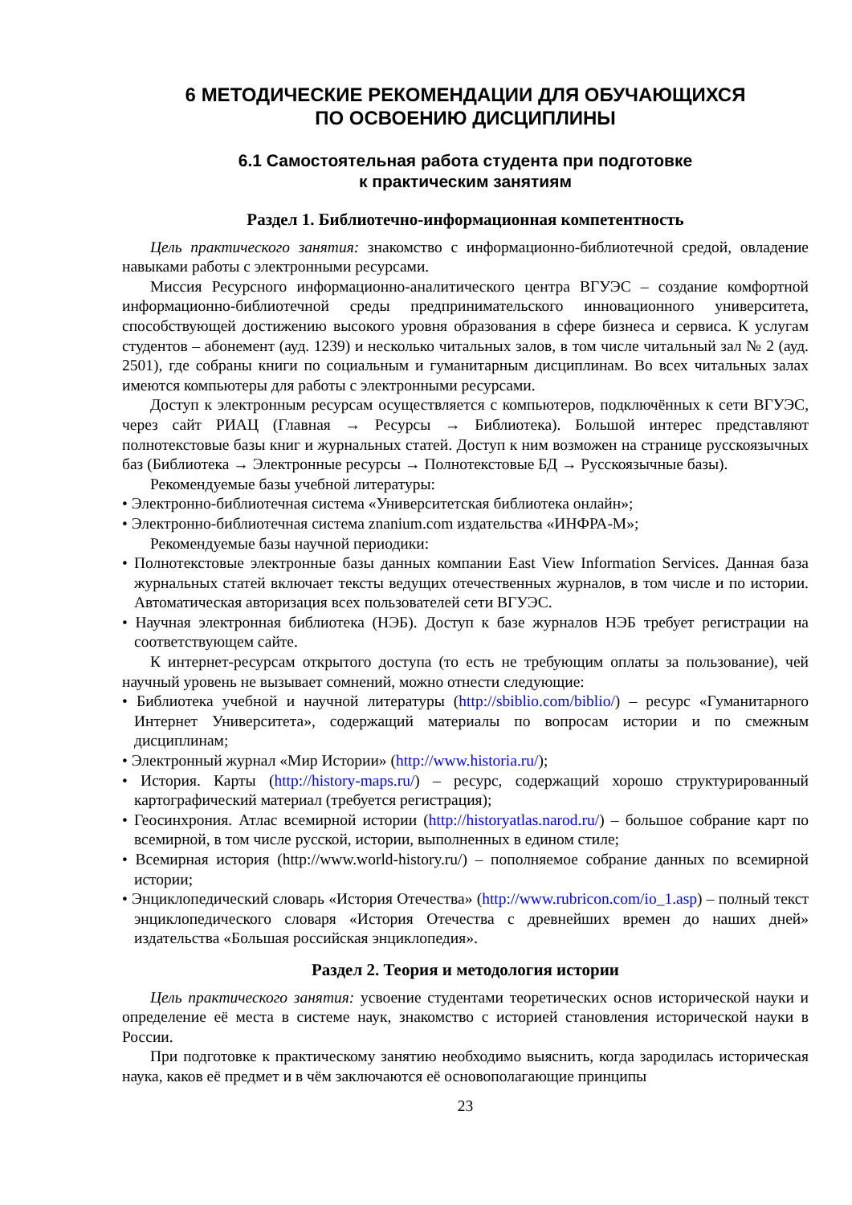6 МЕТОДИЧЕСКИЕ РЕКОМЕНДАЦИИ ДЛЯ ОБУЧАЮЩИХСЯ
ПО ОСВОЕНИЮ ДИСЦИПЛИНЫ
6.1 Самостоятельная работа студента при подготовке
к практическим занятиям
Раздел 1. Библиотечно-информационная компетентность
Цель практического занятия: знакомство с информационно-библиотечной средой, овладение навыками работы с электронными ресурсами.
Миссия Ресурсного информационно-аналитического центра ВГУЭС – создание комфортной информационно-библиотечной среды предпринимательского инновационного университета, способствующей достижению высокого уровня образования в сфере бизнеса и сервиса. К услугам студентов – абонемент (ауд. 1239) и несколько читальных залов, в том числе читальный зал № 2 (ауд. 2501), где собраны книги по социальным и гуманитарным дисциплинам. Во всех читальных залах имеются компьютеры для работы с электронными ресурсами.
Доступ к электронным ресурсам осуществляется с компьютеров, подключённых к сети ВГУЭС, через сайт РИАЦ (Главная → Ресурсы → Библиотека). Большой интерес представляют полнотекстовые базы книг и журнальных статей. Доступ к ним возможен на странице русскоязычных баз (Библиотека → Электронные ресурсы → Полнотекстовые БД → Русскоязычные базы).
Рекомендуемые базы учебной литературы:
• Электронно-библиотечная система «Университетская библиотека онлайн»;
• Электронно-библиотечная система znanium.com издательства «ИНФРА-М»;
Рекомендуемые базы научной периодики:
• Полнотекстовые электронные базы данных компании East View Information Services. Данная база журнальных статей включает тексты ведущих отечественных журналов, в том числе и по истории. Автоматическая авторизация всех пользователей сети ВГУЭС.
• Научная электронная библиотека (НЭБ). Доступ к базе журналов НЭБ требует регистрации на соответствующем сайте.
К интернет-ресурсам открытого доступа (то есть не требующим оплаты за пользование), чей научный уровень не вызывает сомнений, можно отнести следующие:
• Библиотека учебной и научной литературы (http://sbiblio.com/biblio/) – ресурс «Гуманитарного Интернет Университета», содержащий материалы по вопросам истории и по смежным дисциплинам;
• Электронный журнал «Мир Истории» (http://www.historia.ru/);
• История. Карты (http://history-maps.ru/) – ресурс, содержащий хорошо структурированный картографический материал (требуется регистрация);
• Геосинхрония. Атлас всемирной истории (http://historyatlas.narod.ru/) – большое собрание карт по всемирной, в том числе русской, истории, выполненных в едином стиле;
• Всемирная история (http://www.world-history.ru/) – пополняемое собрание данных по всемирной истории;
• Энциклопедический словарь «История Отечества» (http://www.rubricon.com/io_1.asp) – полный текст энциклопедического словаря «История Отечества с древнейших времен до наших дней» издательства «Большая российская энциклопедия».
Раздел 2. Теория и методология истории
Цель практического занятия: усвоение студентами теоретических основ исторической науки и определение её места в системе наук, знакомство с историей становления исторической науки в России.
При подготовке к практическому занятию необходимо выяснить, когда зародилась историческая наука, каков её предмет и в чём заключаются её основополагающие принципы
23